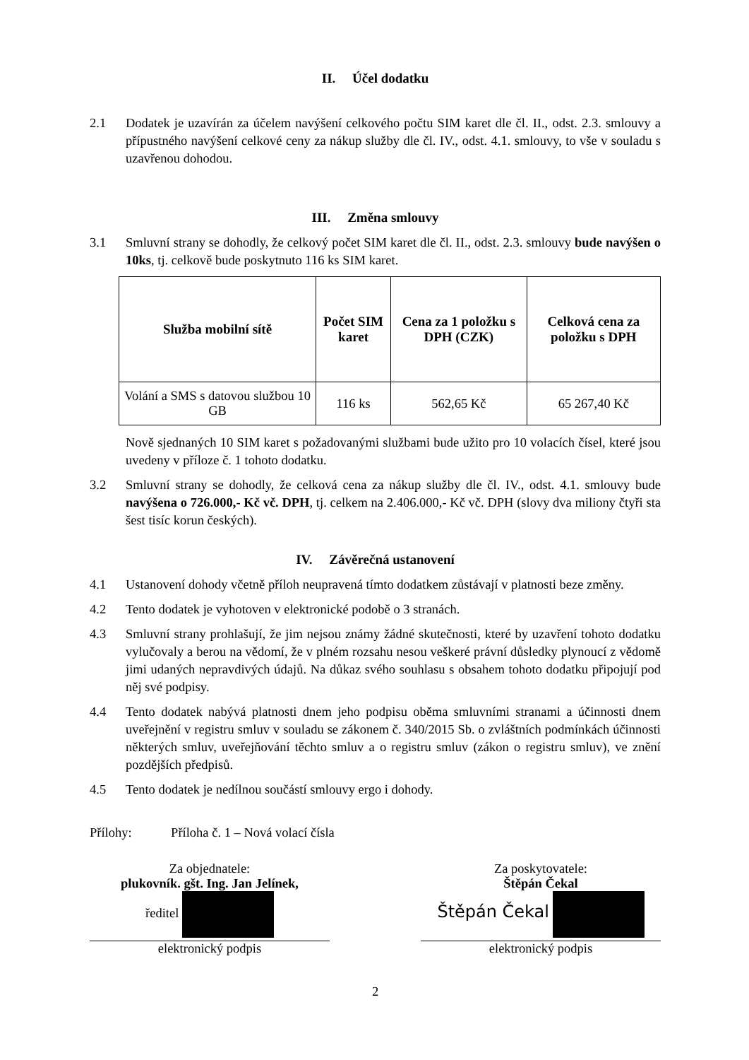II. Účel dodatku
2.1 Dodatek je uzavírán za účelem navýšení celkového počtu SIM karet dle čl. II., odst. 2.3. smlouvy a přípustného navýšení celkové ceny za nákup služby dle čl. IV., odst. 4.1. smlouvy, to vše v souladu s uzavřenou dohodou.
III. Změna smlouvy
3.1 Smluvní strany se dohodly, že celkový počet SIM karet dle čl. II., odst. 2.3. smlouvy bude navýšen o 10ks, tj. celkově bude poskytnuto 116 ks SIM karet.
| Služba mobilní sítě | Počet SIM karet | Cena za 1 položku s DPH (CZK) | Celková cena za položku s DPH |
| --- | --- | --- | --- |
| Volání a SMS s datovou službou 10 GB | 116 ks | 562,65 Kč | 65 267,40 Kč |
Nově sjednaných 10 SIM karet s požadovanými službami bude užito pro 10 volacích čísel, které jsou uvedeny v příloze č. 1 tohoto dodatku.
3.2 Smluvní strany se dohodly, že celková cena za nákup služby dle čl. IV., odst. 4.1. smlouvy bude navýšena o 726.000,- Kč vč. DPH, tj. celkem na 2.406.000,- Kč vč. DPH (slovy dva miliony čtyři sta šest tisíc korun českých).
IV. Závěrečná ustanovení
4.1 Ustanovení dohody včetně příloh neupravená tímto dodatkem zůstávají v platnosti beze změny.
4.2 Tento dodatek je vyhotoven v elektronické podobě o 3 stranách.
4.3 Smluvní strany prohlašují, že jim nejsou známy žádné skutečnosti, které by uzavření tohoto dodatku vylučovaly a berou na vědomí, že v plném rozsahu nesou veškeré právní důsledky plynoucí z vědomě jimi udaných nepravdivých údajů. Na důkaz svého souhlasu s obsahem tohoto dodatku připojují pod něj své podpisy.
4.4 Tento dodatek nabývá platnosti dnem jeho podpisu oběma smluvními stranami a účinnosti dnem uveřejnění v registru smluv v souladu se zákonem č. 340/2015 Sb. o zvláštních podmínkách účinnosti některých smluv, uveřejňování těchto smluv a o registru smluv (zákon o registru smluv), ve znění pozdějších předpisů.
4.5 Tento dodatek je nedílnou součástí smlouvy ergo i dohody.
Přílohy: Příloha č. 1 – Nová volací čísla
Za objednatele:
plukovník. gšt. Ing. Jan Jelínek,
ředitel
elektronický podpis
Za poskytovatele:
Štěpán Čekal
Štěpán Čekal
elektronický podpis
2